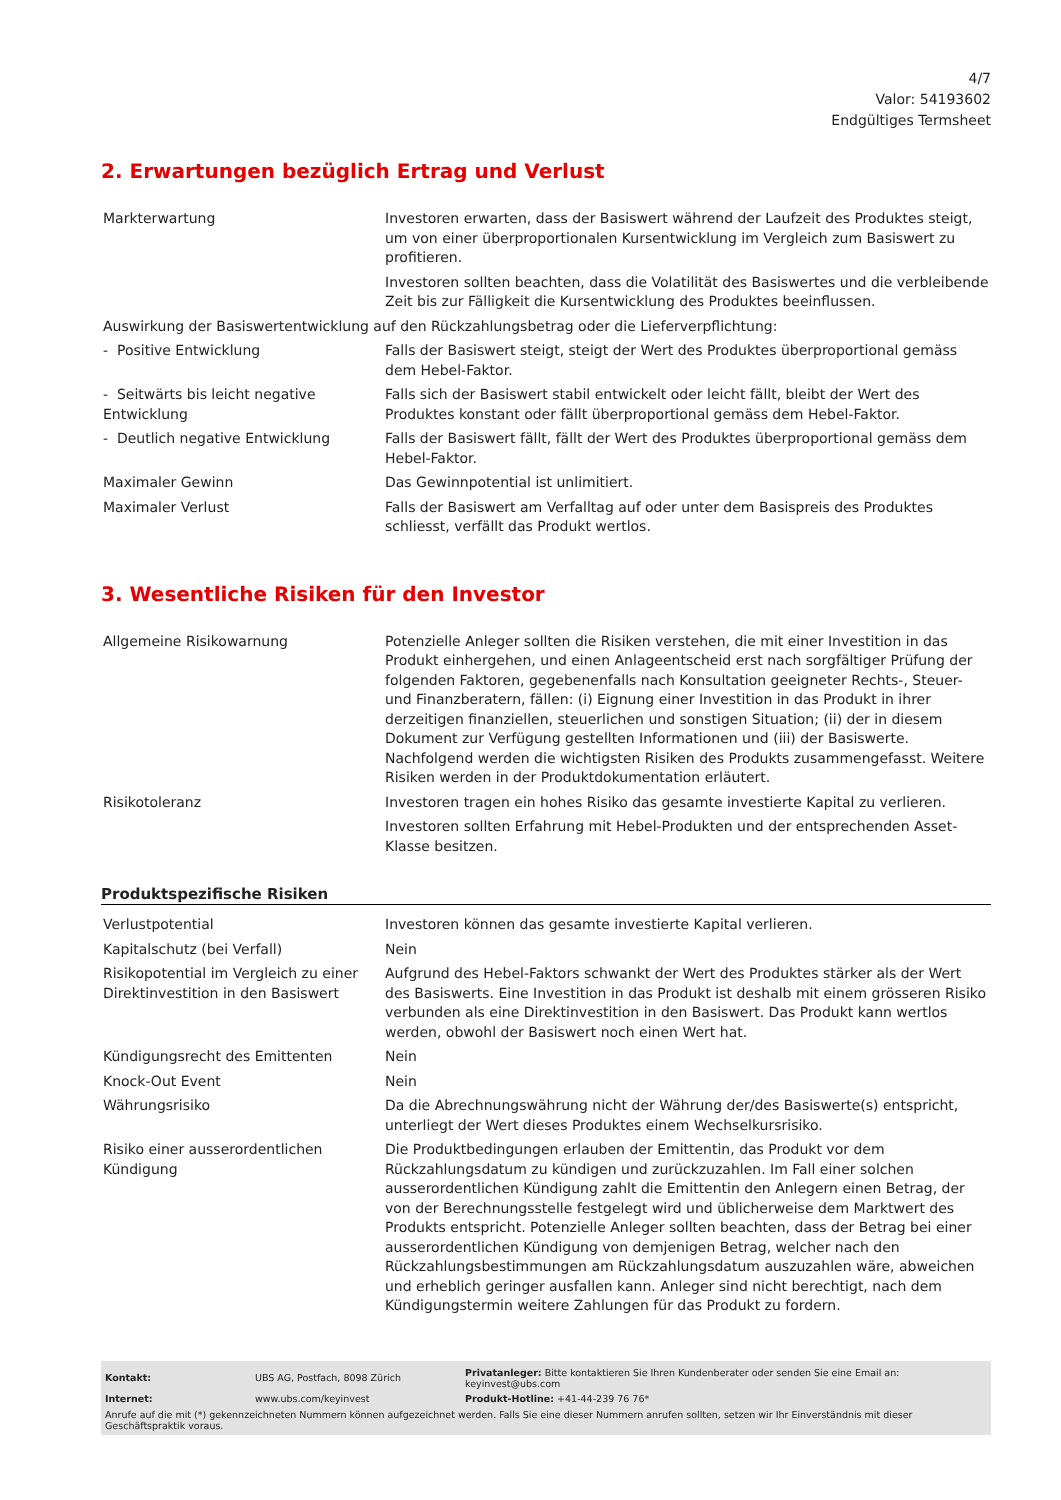4/7
Valor: 54193602
Endgültiges Termsheet
2. Erwartungen bezüglich Ertrag und Verlust
| Markterwartung | Investoren erwarten, dass der Basiswert während der Laufzeit des Produktes steigt, um von einer überproportionalen Kursentwicklung im Vergleich zum Basiswert zu profitieren. Investoren sollten beachten, dass die Volatilität des Basiswertes und die verbleibende Zeit bis zur Fälligkeit die Kursentwicklung des Produktes beeinflussen. |
| Auswirkung der Basiswertentwicklung auf den Rückzahlungsbetrag oder die Lieferverpflichtung: | |
| - Positive Entwicklung | Falls der Basiswert steigt, steigt der Wert des Produktes überproportional gemäss dem Hebel-Faktor. |
| - Seitwärts bis leicht negative Entwicklung | Falls sich der Basiswert stabil entwickelt oder leicht fällt, bleibt der Wert des Produktes konstant oder fällt überproportional gemäss dem Hebel-Faktor. |
| - Deutlich negative Entwicklung | Falls der Basiswert fällt, fällt der Wert des Produktes überproportional gemäss dem Hebel-Faktor. |
| Maximaler Gewinn | Das Gewinnpotential ist unlimitiert. |
| Maximaler Verlust | Falls der Basiswert am Verfalltag auf oder unter dem Basispreis des Produktes schliesst, verfällt das Produkt wertlos. |
3. Wesentliche Risiken für den Investor
| Allgemeine Risikowarnung | Potenzielle Anleger sollten die Risiken verstehen, die mit einer Investition in das Produkt einhergehen, und einen Anlageentscheid erst nach sorgfältiger Prüfung der folgenden Faktoren, gegebenenfalls nach Konsultation geeigneter Rechts-, Steuer- und Finanzberatern, fällen: (i) Eignung einer Investition in das Produkt in ihrer derzeitigen finanziellen, steuerlichen und sonstigen Situation; (ii) der in diesem Dokument zur Verfügung gestellten Informationen und (iii) der Basiswerte. Nachfolgend werden die wichtigsten Risiken des Produkts zusammengefasst. Weitere Risiken werden in der Produktdokumentation erläutert. |
| Risikotoleranz | Investoren tragen ein hohes Risiko das gesamte investierte Kapital zu verlieren. Investoren sollten Erfahrung mit Hebel-Produkten und der entsprechenden Asset-Klasse besitzen. |
Produktspezifische Risiken
| Verlustpotential | Investoren können das gesamte investierte Kapital verlieren. |
| Kapitalschutz (bei Verfall) | Nein |
| Risikopotential im Vergleich zu einer Direktinvestition in den Basiswert | Aufgrund des Hebel-Faktors schwankt der Wert des Produktes stärker als der Wert des Basiswerts. Eine Investition in das Produkt ist deshalb mit einem grösseren Risiko verbunden als eine Direktinvestition in den Basiswert. Das Produkt kann wertlos werden, obwohl der Basiswert noch einen Wert hat. |
| Kündigungsrecht des Emittenten | Nein |
| Knock-Out Event | Nein |
| Währungsrisiko | Da die Abrechnungswährung nicht der Währung der/des Basiswerte(s) entspricht, unterliegt der Wert dieses Produktes einem Wechselkursrisiko. |
| Risiko einer ausserordentlichen Kündigung | Die Produktbedingungen erlauben der Emittentin, das Produkt vor dem Rückzahlungsdatum zu kündigen und zurückzuzahlen. Im Fall einer solchen ausserordentlichen Kündigung zahlt die Emittentin den Anlegern einen Betrag, der von der Berechnungsstelle festgelegt wird und üblicherweise dem Marktwert des Produkts entspricht. Potenzielle Anleger sollten beachten, dass der Betrag bei einer ausserordentlichen Kündigung von demjenigen Betrag, welcher nach den Rückzahlungsbestimmungen am Rückzahlungsdatum auszuzahlen wäre, abweichen und erheblich geringer ausfallen kann. Anleger sind nicht berechtigt, nach dem Kündigungstermin weitere Zahlungen für das Produkt zu fordern. |
| Kontakt: | UBS AG, Postfach, 8098 Zürich | Privatanleger: Bitte kontaktieren Sie Ihren Kundenberater oder senden Sie eine Email an: keyinvest@ubs.com |
| Internet: | www.ubs.com/keyinvest | Produkt-Hotline: +41-44-239 76 76* |
Anrufe auf die mit (*) gekennzeichneten Nummern können aufgezeichnet werden. Falls Sie eine dieser Nummern anrufen sollten, setzen wir Ihr Einverständnis mit dieser Geschäftspraktik voraus.